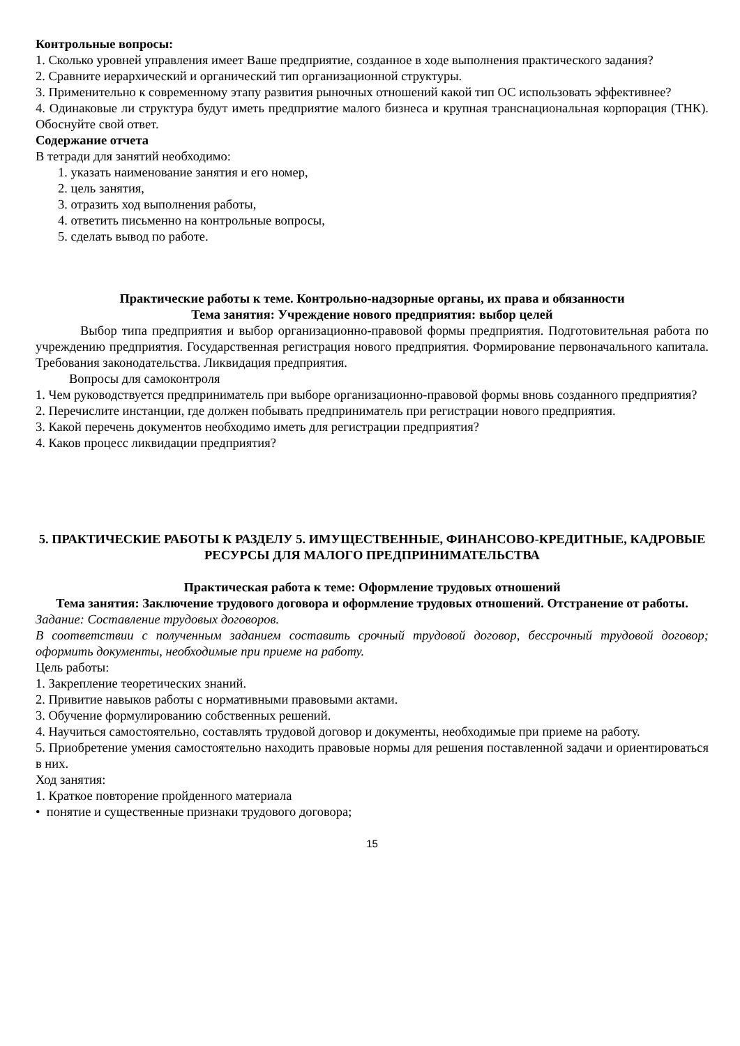Контрольные вопросы:
1. Сколько уровней управления имеет Ваше предприятие, созданное в ходе выполнения практического задания?
2. Сравните иерархический и органический тип организационной структуры.
3. Применительно к современному этапу развития рыночных отношений какой тип ОС использовать эффективнее?
4. Одинаковые ли структура будут иметь предприятие малого бизнеса и крупная транснациональная корпорация (ТНК). Обоснуйте свой ответ.
Содержание отчета
В тетради для занятий необходимо:
1. указать наименование занятия и его номер,
2. цель занятия,
3. отразить ход выполнения работы,
4. ответить письменно на контрольные вопросы,
5. сделать вывод по работе.
Практические работы к теме. Контрольно-надзорные органы, их права и обязанности
Тема занятия: Учреждение нового предприятия: выбор целей
Выбор типа предприятия и выбор организационно-правовой формы предприятия. Подготовительная работа по учреждению предприятия. Государственная регистрация нового предприятия. Формирование первоначального капитала. Требования законодательства. Ликвидация предприятия.
Вопросы для самоконтроля
1. Чем руководствуется предприниматель при выборе организационно-правовой формы вновь созданного предприятия?
2. Перечислите инстанции, где должен побывать предприниматель при регистрации нового предприятия.
3. Какой перечень документов необходимо иметь для регистрации предприятия?
4. Каков процесс ликвидации предприятия?
5. ПРАКТИЧЕСКИЕ РАБОТЫ К РАЗДЕЛУ 5. ИМУЩЕСТВЕННЫЕ, ФИНАНСОВО-КРЕДИТНЫЕ, КАДРОВЫЕ РЕСУРСЫ ДЛЯ МАЛОГО ПРЕДПРИНИМАТЕЛЬСТВА
Практическая работа к теме: Оформление трудовых отношений
Тема занятия: Заключение трудового договора и оформление трудовых отношений. Отстранение от работы.
Задание: Составление трудовых договоров.
В соответствии с полученным заданием составить срочный трудовой договор, бессрочный трудовой договор; оформить документы, необходимые при приеме на работу.
Цель работы:
1. Закрепление теоретических знаний.
2. Привитие навыков работы с нормативными правовыми актами.
3. Обучение формулированию собственных решений.
4. Научиться самостоятельно, составлять трудовой договор и документы, необходимые при приеме на работу.
5. Приобретение умения самостоятельно находить правовые нормы для решения поставленной задачи и ориентироваться в них.
Ход занятия:
1. Краткое повторение пройденного материала
• понятие и существенные признаки трудового договора;
15